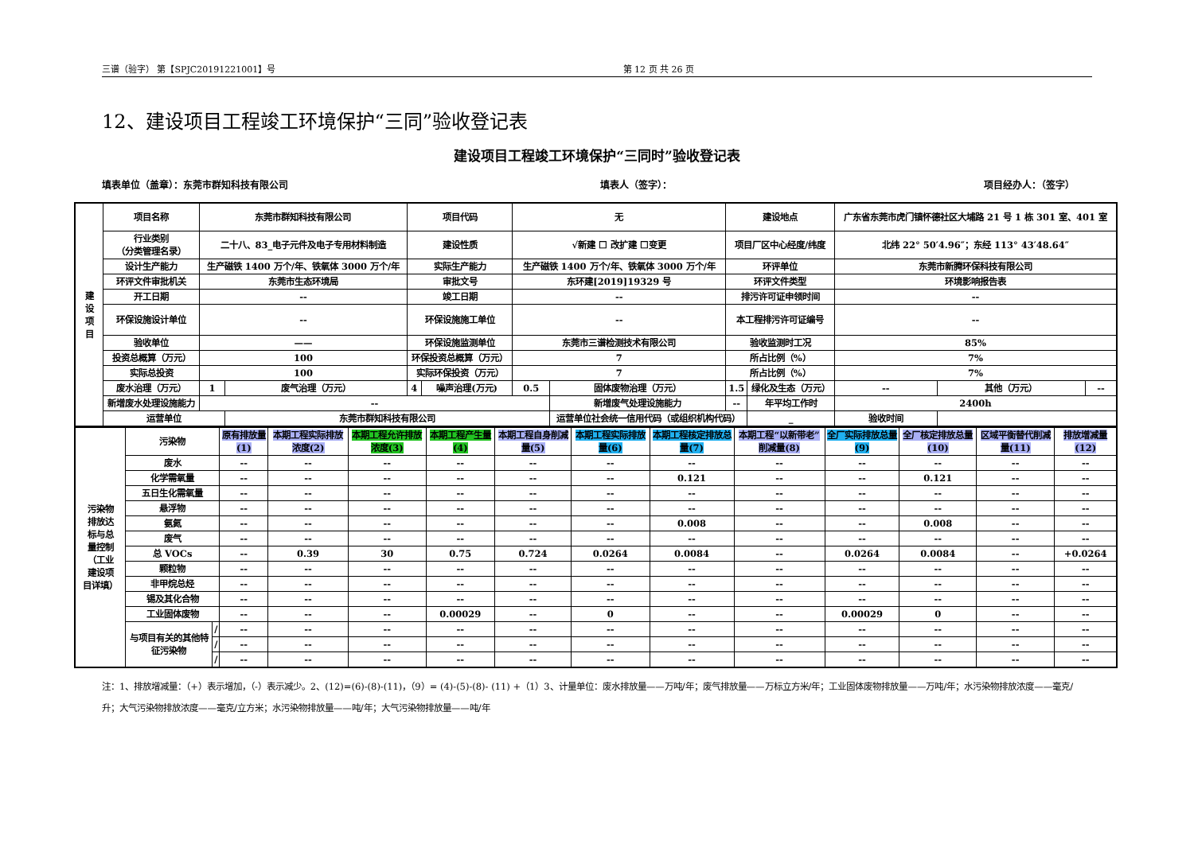三谱（验字） 第【SPJC20191221001】号 第 12 页 共 26 页
12、建设项目工程竣工环境保护“三同”验收登记表
建设项目工程竣工环境保护“三同时”验收登记表
填表单位（盖章）：东莞市群知科技有限公司 填表人（签字）： 项目经办人：（签字）
| 建 设 项 目 | 项目名称 | 东莞市群知科技有限公司 | | 项目代码 | | 无 | | 建设地点 | | 广东省东莞市虎门镇怀德社区大埔路 21 号 1 栋 301 室、401 室 | | |
| | 行业类别 （分类管理名录） | 二十八、83_电子元件及电子专用材料制造 | | 建设性质 | | √新建 ☐ 改扩建 ☐变更 | | 项目厂区中心经度/纬度 | | 北纬 22° 50′4.96″；东经 113° 43′48.64″ | | |
| | 设计生产能力 | 生产磁铁 1400 万个/年、铁氧体 3000 万个/年 | | 实际生产能力 | | 生产磁铁 1400 万个/年、铁氧体 3000 万个/年 | | 环评单位 | | 东莞市新腾环保科技有限公司 | | |
| | 环评文件审批机关 | 东莞市生态环境局 | | 审批文号 | | 东环建[2019]19329 号 | | 环评文件类型 | | 环境影响报告表 | | |
| | 开工日期 | -- | | 竣工日期 | | -- | | 排污许可证申领时间 | | -- | | |
| | 环保设施设计单位 | -- | | 环保设施施工单位 | | -- | | 本工程排污许可证编号 | | -- | | |
| | 验收单位 | —— | | 环保设施监测单位 | | 东莞市三谱检测技术有限公司 | | 验收监测时工况 | | 85% | | |
| | 投资总概算（万元） | 100 | | 环保投资总概算（万元） | | 7 | | 所占比例（%） | | 7% | | |
| | 实际总投资 | 100 | | 实际环保投资（万元） | | 7 | | 所占比例（%） | | 7% | | |
| | 废水治理（万元） | 1 | 废气治理（万元） | 4 | 噪声治理(万元) | 0.5 | 固体废物治理（万元） | 1.5 | 绿化及生态（万元） | -- | 其他（万元） | -- |
| | 新增废水处理设施能力 | -- | | | | | 新增废气处理设施能力 | -- | 年平均工作时 | 2400h | | |
| | 运营单位 | | 东莞市群知科技有限公司 | | | | 运营单位社会统一信用代码（或组织机构代码） | | _ | 验收时间 | | |
| 污染物 排放达 标与总 量控制 （工业 建设项 目详填） | 污染物 | | 原有排放量(1) | 本期工程实际排放浓度(2) | 本期工程允许排放浓度(3) | 本期工程产生量(4) | 本期工程自身削减量(5) | 本期工程实际排放量(6) | 本期工程核定排放总量(7) | 本期工程“以新带老”削减量(8) | 全厂实际排放总量(9) | 全厂核定排放总量(10) | 区域平衡替代削减量(11) | 排放增减量(12) |
| | 废水 | | -- | -- | -- | -- | -- | -- | -- | -- | -- | -- | -- | -- |
| | 化学需氧量 | | -- | -- | -- | -- | -- | -- | 0.121 | -- | -- | 0.121 | -- | -- |
| | 五日生化需氧量 | | -- | -- | -- | -- | -- | -- | -- | -- | -- | -- | -- | -- |
| | 悬浮物 | | -- | -- | -- | -- | -- | -- | -- | -- | -- | -- | -- | -- |
| | 氨氮 | | -- | -- | -- | -- | -- | -- | 0.008 | -- | -- | 0.008 | -- | -- |
| | 废气 | | -- | -- | -- | -- | -- | -- | -- | -- | -- | -- | -- | -- |
| | 总 VOCs | | -- | 0.39 | 30 | 0.75 | 0.724 | 0.0264 | 0.0084 | -- | 0.0264 | 0.0084 | -- | +0.0264 |
| | 颗粒物 | | -- | -- | -- | -- | -- | -- | -- | -- | -- | -- | -- | -- |
| | 非甲烷总烃 | | -- | -- | -- | -- | -- | -- | -- | -- | -- | -- | -- | -- |
| | 锡及其化合物 | | -- | -- | -- | -- | -- | -- | -- | -- | -- | -- | -- | -- |
| | 工业固体废物 | | -- | -- | -- | 0.00029 | -- | 0 | -- | -- | 0.00029 | 0 | -- | -- |
| | 与项目有关的其他特征污染物 | / | -- | -- | -- | -- | -- | -- | -- | -- | -- | -- | -- | -- |
| | | / | -- | -- | -- | -- | -- | -- | -- | -- | -- | -- | -- | -- |
| | | / | -- | -- | -- | -- | -- | -- | -- | -- | -- | -- | -- | -- |
注：1、排放增减量：（+）表示增加，（-）表示减少。2、(12)=(6)-(8)-(11)，（9）= (4)-(5)-(8)- (11) +（1）3、计量单位：废水排放量——万吨/年；废气排放量——万标立方米/年；工业固体废物排放量——万吨/年；水污染物排放浓度——毫克/升；大气污染物排放浓度——毫克/立方米；水污染物排放量——吨/年；大气污染物排放量——吨/年